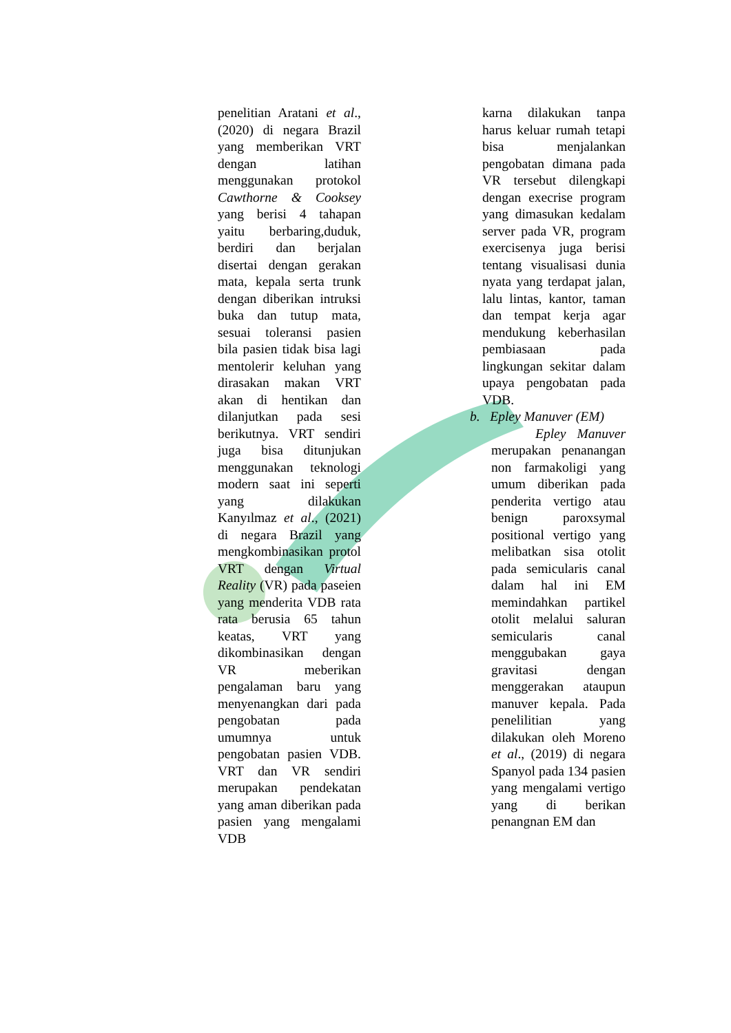penelitian Aratani et al., (2020) di negara Brazil yang memberikan VRT dengan latihan menggunakan protokol Cawthorne & Cooksey yang berisi 4 tahapan yaitu berbaring,duduk, berdiri dan berjalan disertai dengan gerakan mata, kepala serta trunk dengan diberikan intruksi buka dan tutup mata, sesuai toleransi pasien bila pasien tidak bisa lagi mentolerir keluhan yang dirasakan makan VRT akan di hentikan dan dilanjutkan pada sesi berikutnya. VRT sendiri juga bisa ditunjukan menggunakan teknologi modern saat ini seperti yang dilakukan Kanyılmaz et al., (2021) di negara Brazil yang mengkombinasikan protol VRT dengan Virtual Reality (VR) pada paseien yang menderita VDB rata rata berusia 65 tahun keatas, VRT yang dikombinasikan dengan VR meberikan pengalaman baru yang menyenangkan dari pada pengobatan pada umumnya untuk pengobatan pasien VDB. VRT dan VR sendiri merupakan pendekatan yang aman diberikan pada pasien yang mengalami VDB
karna dilakukan tanpa harus keluar rumah tetapi bisa menjalankan pengobatan dimana pada VR tersebut dilengkapi dengan execrise program yang dimasukan kedalam server pada VR, program exercisenya juga berisi tentang visualisasi dunia nyata yang terdapat jalan, lalu lintas, kantor, taman dan tempat kerja agar mendukung keberhasilan pembiasaan pada lingkungan sekitar dalam upaya pengobatan pada VDB.
b. Epley Manuver (EM)
Epley Manuver merupakan penanangan non farmakoligi yang umum diberikan pada penderita vertigo atau benign paroxsymal positional vertigo yang melibatkan sisa otolit pada semicularis canal dalam hal ini EM memindahkan partikel otolit melalui saluran semicularis canal menggubakan gaya gravitasi dengan menggerakan ataupun manuver kepala. Pada penelilitian yang dilakukan oleh Moreno et al., (2019) di negara Spanyol pada 134 pasien yang mengalami vertigo yang di berikan penangnan EM dan